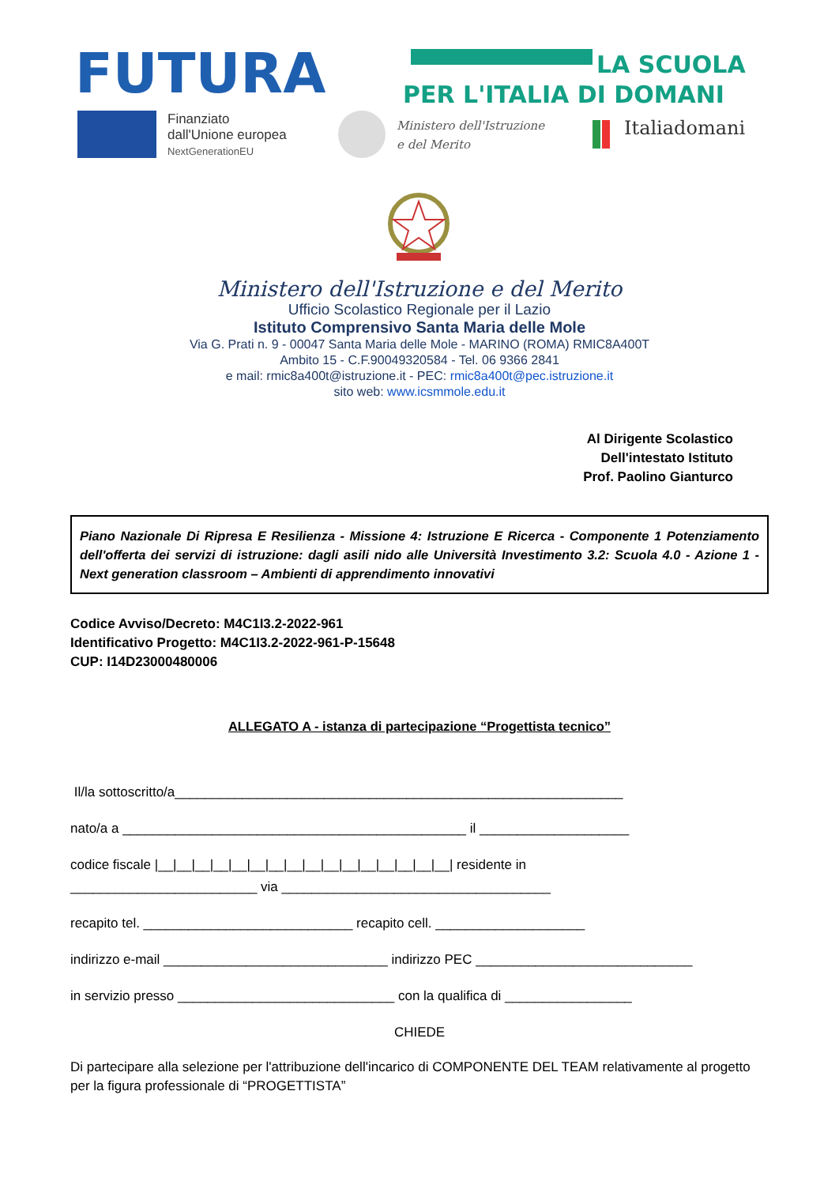FUTURA
LA SCUOLA
PER L'ITALIA DI DOMANI
Finanziato
dall'Unione europea
NextGenerationEU
Ministero dell'Istruzione
e del Merito
Italiadomani
Ministero dell'Istruzione e del Merito
Ufficio Scolastico Regionale per il Lazio
Istituto Comprensivo Santa Maria delle Mole
Via G. Prati n. 9 - 00047 Santa Maria delle Mole - MARINO (ROMA) RMIC8A400T
Ambito 15 - C.F.90049320584 - Tel. 06 9366 2841
e mail: rmic8a400t@istruzione.it - PEC: rmic8a400t@pec.istruzione.it
sito web: www.icsmmole.edu.it
Al Dirigente Scolastico
Dell'intestato Istituto
Prof. Paolino Gianturco
Piano Nazionale Di Ripresa E Resilienza - Missione 4: Istruzione E Ricerca - Componente 1 Potenziamento dell'offerta dei servizi di istruzione: dagli asili nido alle Università Investimento 3.2: Scuola 4.0 - Azione 1 - Next generation classroom – Ambienti di apprendimento innovativi
Codice Avviso/Decreto: M4C1I3.2-2022-961
Identificativo Progetto: M4C1I3.2-2022-961-P-15648
CUP: I14D23000480006
ALLEGATO A - istanza di partecipazione “Progettista tecnico”
Il/la sottoscritto/a____________________________________________________________
nato/a a ______________________________________________ il ____________________
codice fiscale |__|__|__|__|__|__|__|__|__|__|__|__|__|__|__|__| residente in
_________________________ via ____________________________________
recapito tel. ____________________________ recapito cell. ____________________
indirizzo e-mail ______________________________ indirizzo PEC _____________________________
in servizio presso _____________________________ con la qualifica di _________________
CHIEDE
Di partecipare alla selezione per l'attribuzione dell'incarico di COMPONENTE DEL TEAM relativamente al progetto per la figura professionale di “PROGETTISTA”